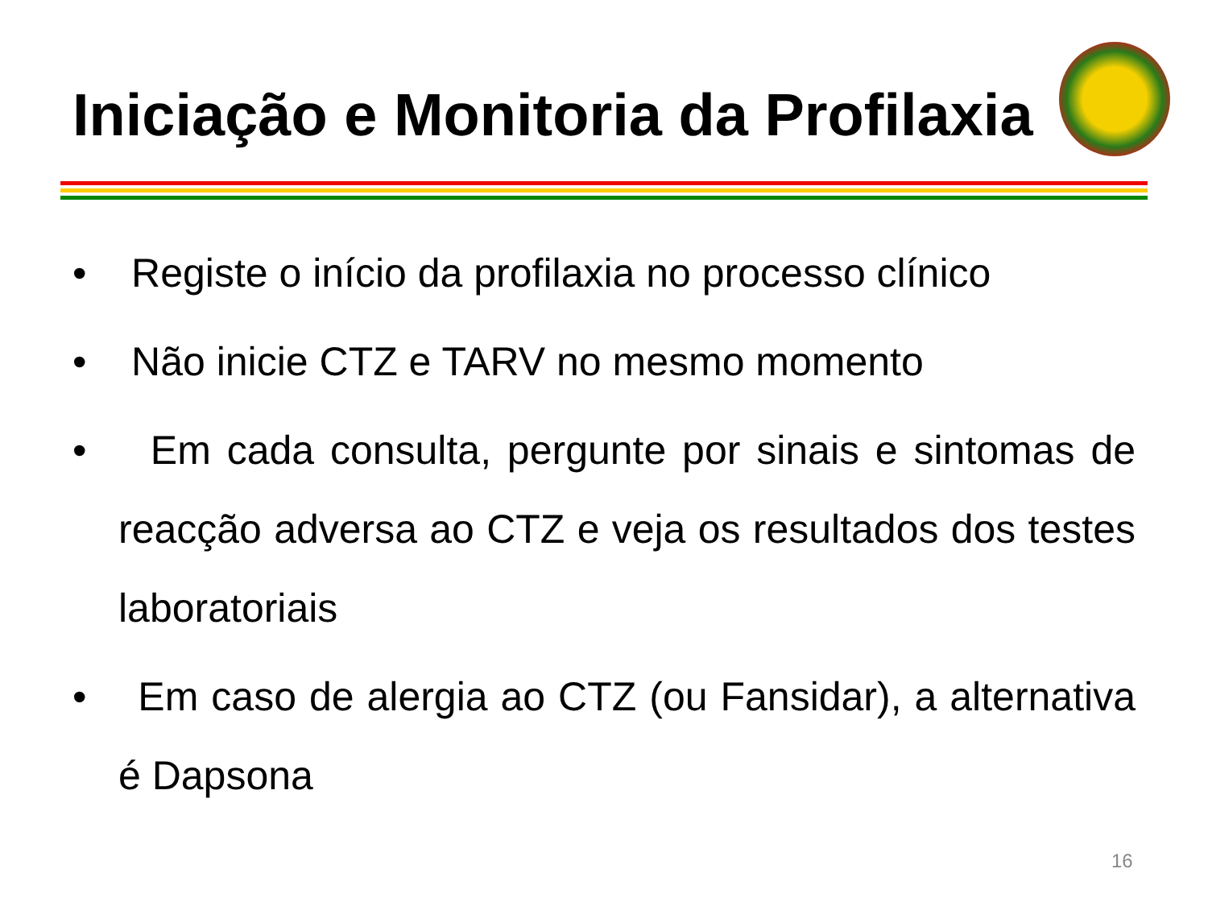Iniciação e Monitoria da Profilaxia
• Registe o início da profilaxia no processo clínico
• Não inicie CTZ e TARV no mesmo momento
• Em cada consulta, pergunte por sinais e sintomas de reacção adversa ao CTZ e veja os resultados dos testes laboratoriais
• Em caso de alergia ao CTZ (ou Fansidar), a alternativa é Dapsona
16